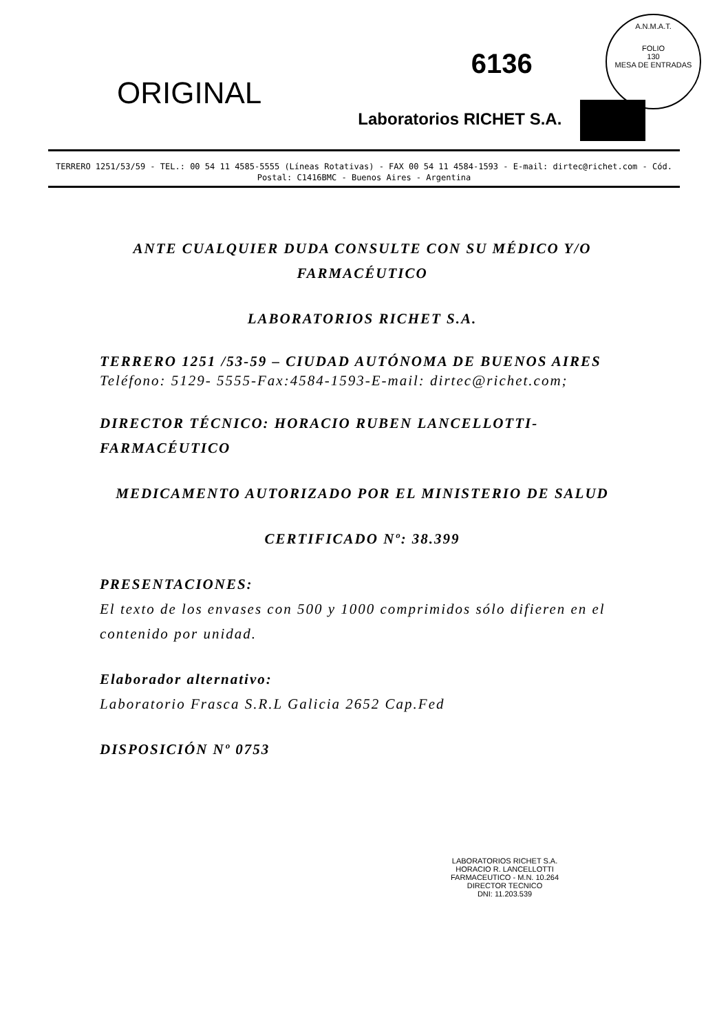A.N.M.A.T.
FOLIO
130
MESA DE ENTRADAS
ORIGINAL
6136
Laboratorios RICHET S.A.
TERRERO 1251/53/59 - TEL.: 00 54 11 4585-5555 (Líneas Rotativas) - FAX 00 54 11 4584-1593 - E-mail: dirtec@richet.com - Cód. Postal: C1416BMC - Buenos Aires - Argentina
ANTE CUALQUIER DUDA CONSULTE CON SU MÉDICO Y/O FARMACÉUTICO
LABORATORIOS RICHET S.A.
TERRERO 1251 /53-59 – CIUDAD AUTÓNOMA DE BUENOS AIRES
Teléfono: 5129- 5555-Fax:4584-1593-E-mail: dirtec@richet.com;
DIRECTOR TÉCNICO: HORACIO RUBEN LANCELLOTTI-FARMACÉUTICO
MEDICAMENTO AUTORIZADO POR EL MINISTERIO DE SALUD
CERTIFICADO Nº: 38.399
PRESENTACIONES:
El texto de los envases con 500 y 1000 comprimidos sólo difieren en el contenido por unidad.
Elaborador alternativo:
Laboratorio Frasca S.R.L Galicia 2652 Cap.Fed
DISPOSICIÓN Nº 0753
LABORATORIOS RICHET S.A.
HORACIO R. LANCELLOTTI
FARMACEUTICO - M.N. 10.264
DIRECTOR TECNICO
DNI: 11.203.539